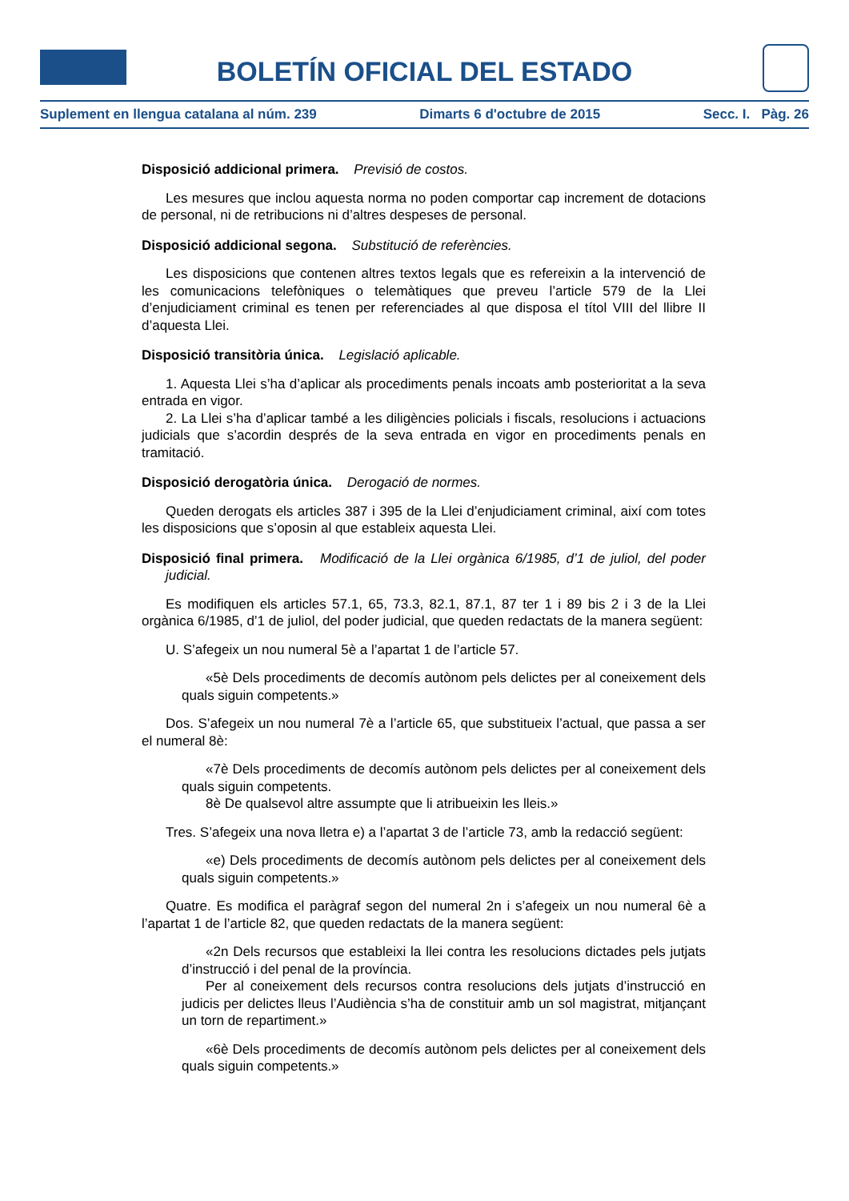BOLETÍN OFICIAL DEL ESTADO
Suplement en llengua catalana al núm. 239 Dimarts 6 d'octubre de 2015 Secc. I. Pàg. 26
Disposició addicional primera. Previsió de costos.
Les mesures que inclou aquesta norma no poden comportar cap increment de dotacions de personal, ni de retribucions ni d’altres despeses de personal.
Disposició addicional segona. Substitució de referències.
Les disposicions que contenen altres textos legals que es refereixin a la intervenció de les comunicacions telefòniques o telemàtiques que preveu l’article 579 de la Llei d’enjudiciament criminal es tenen per referenciades al que disposa el títol VIII del llibre II d’aquesta Llei.
Disposició transitòria única. Legislació aplicable.
1. Aquesta Llei s’ha d’aplicar als procediments penals incoats amb posterioritat a la seva entrada en vigor.
2. La Llei s’ha d’aplicar també a les diligències policials i fiscals, resolucions i actuacions judicials que s’acordin després de la seva entrada en vigor en procediments penals en tramitació.
Disposició derogatòria única. Derogació de normes.
Queden derogats els articles 387 i 395 de la Llei d’enjudiciament criminal, així com totes les disposicions que s’oposin al que estableix aquesta Llei.
Disposició final primera. Modificació de la Llei orgànica 6/1985, d’1 de juliol, del poder judicial.
Es modifiquen els articles 57.1, 65, 73.3, 82.1, 87.1, 87 ter 1 i 89 bis 2 i 3 de la Llei orgànica 6/1985, d’1 de juliol, del poder judicial, que queden redactats de la manera següent:
U. S’afegeix un nou numeral 5è a l’apartat 1 de l’article 57.
«5è Dels procediments de decomís autònom pels delictes per al coneixement dels quals siguin competents.»
Dos. S’afegeix un nou numeral 7è a l’article 65, que substitueix l’actual, que passa a ser el numeral 8è:
«7è Dels procediments de decomís autònom pels delictes per al coneixement dels quals siguin competents.
8è De qualsevol altre assumpte que li atribueixin les lleis.»
Tres. S’afegeix una nova lletra e) a l’apartat 3 de l’article 73, amb la redacció següent:
«e) Dels procediments de decomís autònom pels delictes per al coneixement dels quals siguin competents.»
Quatre. Es modifica el paràgraf segon del numeral 2n i s’afegeix un nou numeral 6è a l’apartat 1 de l’article 82, que queden redactats de la manera següent:
«2n Dels recursos que estableixi la llei contra les resolucions dictades pels jutjats d’instrucció i del penal de la província.
Per al coneixement dels recursos contra resolucions dels jutjats d’instrucció en judicis per delictes lleus l’Audiència s’ha de constituir amb un sol magistrat, mitjançant un torn de repartiment.»
«6è Dels procediments de decomís autònom pels delictes per al coneixement dels quals siguin competents.»